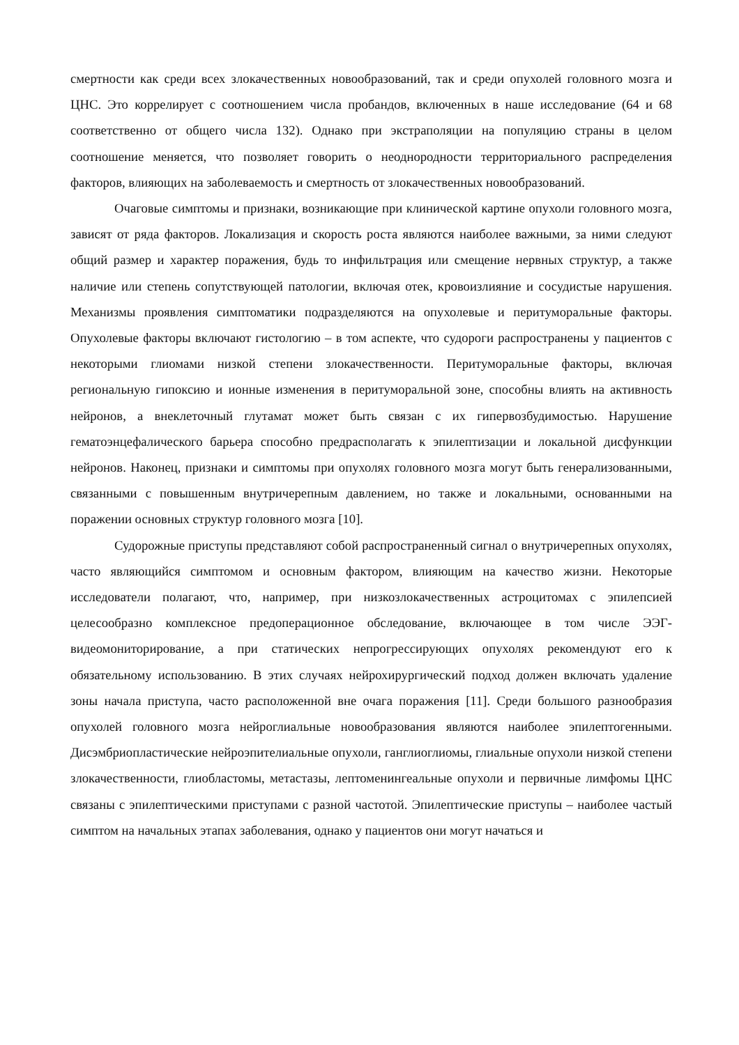смертности как среди всех злокачественных новообразований, так и среди опухолей головного мозга и ЦНС. Это коррелирует с соотношением числа пробандов, включенных в наше исследование (64 и 68 соответственно от общего числа 132). Однако при экстраполяции на популяцию страны в целом соотношение меняется, что позволяет говорить о неоднородности территориального распределения факторов, влияющих на заболеваемость и смертность от злокачественных новообразований.
Очаговые симптомы и признаки, возникающие при клинической картине опухоли головного мозга, зависят от ряда факторов. Локализация и скорость роста являются наиболее важными, за ними следуют общий размер и характер поражения, будь то инфильтрация или смещение нервных структур, а также наличие или степень сопутствующей патологии, включая отек, кровоизлияние и сосудистые нарушения. Механизмы проявления симптоматики подразделяются на опухолевые и перитуморальные факторы. Опухолевые факторы включают гистологию – в том аспекте, что судороги распространены у пациентов с некоторыми глиомами низкой степени злокачественности. Перитуморальные факторы, включая региональную гипоксию и ионные изменения в перитуморальной зоне, способны влиять на активность нейронов, а внеклеточный глутамат может быть связан с их гипервозбудимостью. Нарушение гематоэнцефалического барьера способно предрасполагать к эпилептизации и локальной дисфункции нейронов. Наконец, признаки и симптомы при опухолях головного мозга могут быть генерализованными, связанными с повышенным внутричерепным давлением, но также и локальными, основанными на поражении основных структур головного мозга [10].
Судорожные приступы представляют собой распространенный сигнал о внутричерепных опухолях, часто являющийся симптомом и основным фактором, влияющим на качество жизни. Некоторые исследователи полагают, что, например, при низкозлокачественных астроцитомах с эпилепсией целесообразно комплексное предоперационное обследование, включающее в том числе ЭЭГ-видеомониторирование, а при статических непрогрессирующих опухолях рекомендуют его к обязательному использованию. В этих случаях нейрохирургический подход должен включать удаление зоны начала приступа, часто расположенной вне очага поражения [11]. Среди большого разнообразия опухолей головного мозга нейроглиальные новообразования являются наиболее эпилептогенными. Дисэмбриопластические нейроэпителиальные опухоли, ганглиоглиомы, глиальные опухоли низкой степени злокачественности, глиобластомы, метастазы, лептоменингеальные опухоли и первичные лимфомы ЦНС связаны с эпилептическими приступами с разной частотой. Эпилептические приступы – наиболее частый симптом на начальных этапах заболевания, однако у пациентов они могут начаться и